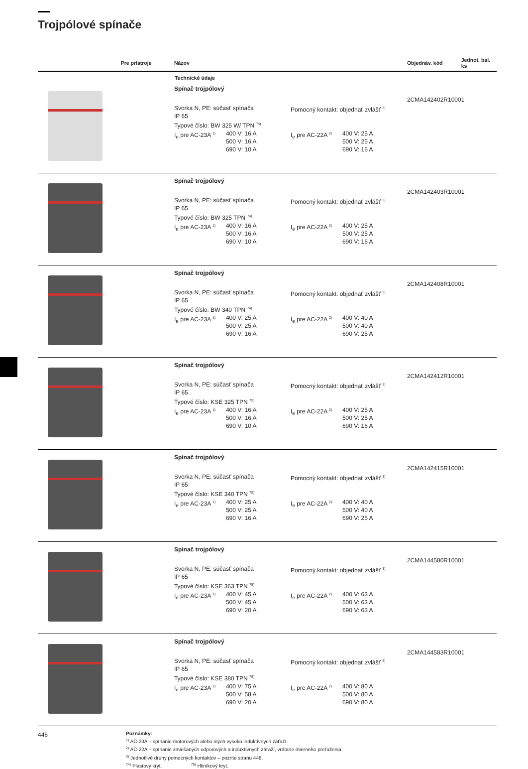Trojpólové spínače
| | Pre prístroje | Názov | Objednáv. kód | Jednot. bal. ks |
| --- | --- | --- | --- | --- |
| | | Technické údaje | | |
| | | Spínač trojpólový Svorka N, PE: súčasť spínača IP 65 Typové číslo: BW 325 W/ TPN <sup>74)</sup> Pomocný kontakt: objednať zvlášť <sup>3)</sup> I<sub>e</sub> pre AC-23A <sup>1)</sup> 400 V: 16 A 500 V: 16 A 690 V: 10 A I<sub>e</sub> pre AC-22A <sup>2)</sup> 400 V: 25 A 500 V: 25 A 690 V: 16 A | 2CMA142402R1000 | 1 |
| | | Spínač trojpólový Svorka N, PE: súčasť spínača IP 65 Typové číslo: BW 325 TPN <sup>74)</sup> Pomocný kontakt: objednať zvlášť <sup>3)</sup> I<sub>e</sub> pre AC-23A <sup>1)</sup> 400 V: 16 A 500 V: 16 A 690 V: 10 A I<sub>e</sub> pre AC-22A <sup>2)</sup> 400 V: 25 A 500 V: 25 A 690 V: 16 A | 2CMA142403R1000 | 1 |
| | | Spínač trojpólový Svorka N, PE: súčasť spínača IP 65 Typové číslo: BW 340 TPN <sup>74)</sup> Pomocný kontakt: objednať zvlášť <sup>3)</sup> I<sub>e</sub> pre AC-23A <sup>1)</sup> 400 V: 25 A 500 V: 25 A 690 V: 16 A I<sub>e</sub> pre AC-22A <sup>2)</sup> 400 V: 40 A 500 V: 40 A 690 V: 25 A | 2CMA142408R1000 | 1 |
| | | Spínač trojpólový Svorka N, PE: súčasť spínača IP 65 Typové číslo: KSE 325 TPN <sup>75)</sup> Pomocný kontakt: objednať zvlášť <sup>3)</sup> I<sub>e</sub> pre AC-23A <sup>1)</sup> 400 V: 16 A 500 V: 16 A 690 V: 10 A I<sub>e</sub> pre AC-22A <sup>2)</sup> 400 V: 25 A 500 V: 25 A 690 V: 16 A | 2CMA142412R1000 | 1 |
| | | Spínač trojpólový Svorka N, PE: súčasť spínača IP 65 Typové číslo: KSE 340 TPN <sup>75)</sup> Pomocný kontakt: objednať zvlášť <sup>3)</sup> I<sub>e</sub> pre AC-23A <sup>1)</sup> 400 V: 25 A 500 V: 25 A 690 V: 16 A I<sub>e</sub> pre AC-22A <sup>2)</sup> 400 V: 40 A 500 V: 40 A 690 V: 25 A | 2CMA142415R1000 | 1 |
| | | Spínač trojpólový Svorka N, PE: súčasť spínača IP 65 Typové číslo: KSE 363 TPN <sup>75)</sup> Pomocný kontakt: objednať zvlášť <sup>3)</sup> I<sub>e</sub> pre AC-23A <sup>1)</sup> 400 V: 45 A 500 V: 45 A 690 V: 20 A I<sub>e</sub> pre AC-22A <sup>2)</sup> 400 V: 63 A 500 V: 63 A 690 V: 63 A | 2CMA144580R1000 | 1 |
| | | Spínač trojpólový Svorka N, PE: súčasť spínača IP 65 Typové číslo: KSE 380 TPN <sup>75)</sup> Pomocný kontakt: objednať zvlášť <sup>3)</sup> I<sub>e</sub> pre AC-23A <sup>1)</sup> 400 V: 75 A 500 V: 58 A 690 V: 20 A I<sub>e</sub> pre AC-22A <sup>2)</sup> 400 V: 80 A 500 V: 80 A 690 V: 80 A | 2CMA144583R1000 | 1 |
Poznámky:
<sup>1)</sup> AC-23A – spínanie motorových alebo iných vysoko induktívnych záťaží.
<sup>2)</sup> AC-22A – spínanie zmiešaných odporových a induktívnych záťaží, vrátane mierneho preťaženia.
<sup>3)</sup> Jednotlivé druhy pomocných kontaktov – pozrite stranu 448.
<sup>74)</sup> Plastový kryt. <sup>75)</sup> Hliníkový kryt.
446